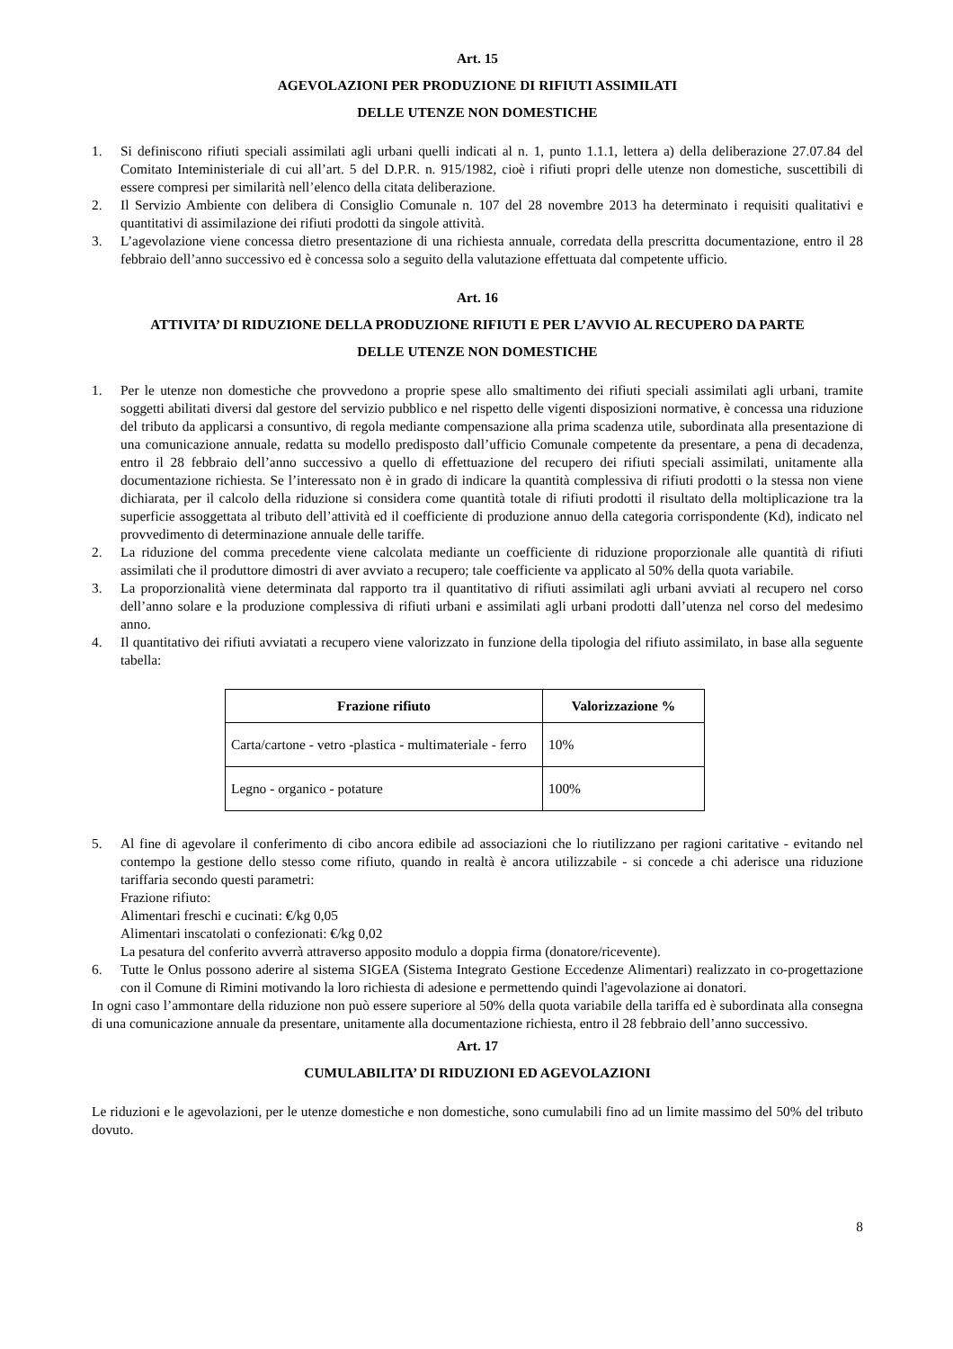Art. 15
AGEVOLAZIONI PER PRODUZIONE DI RIFIUTI ASSIMILATI
DELLE UTENZE NON DOMESTICHE
1. Si definiscono rifiuti speciali assimilati agli urbani quelli indicati al n. 1, punto 1.1.1, lettera a) della deliberazione 27.07.84 del Comitato Inteministeriale di cui all’art. 5 del D.P.R. n. 915/1982, cioè i rifiuti propri delle utenze non domestiche, suscettibili di essere compresi per similarità nell’elenco della citata deliberazione.
2. Il Servizio Ambiente con delibera di Consiglio Comunale n. 107 del 28 novembre 2013 ha determinato i requisiti qualitativi e quantitativi di assimilazione dei rifiuti prodotti da singole attività.
3. L’agevolazione viene concessa dietro presentazione di una richiesta annuale, corredata della prescritta documentazione, entro il 28 febbraio dell’anno successivo ed è concessa solo a seguito della valutazione effettuata dal competente ufficio.
Art. 16
ATTIVITA’ DI RIDUZIONE DELLA PRODUZIONE RIFIUTI E PER L’AVVIO AL RECUPERO DA PARTE
DELLE UTENZE NON DOMESTICHE
1. Per le utenze non domestiche che provvedono a proprie spese allo smaltimento dei rifiuti speciali assimilati agli urbani, tramite soggetti abilitati diversi dal gestore del servizio pubblico e nel rispetto delle vigenti disposizioni normative, è concessa una riduzione del tributo da applicarsi a consuntivo, di regola mediante compensazione alla prima scadenza utile, subordinata alla presentazione di una comunicazione annuale, redatta su modello predisposto dall’ufficio Comunale competente da presentare, a pena di decadenza, entro il 28 febbraio dell’anno successivo a quello di effettuazione del recupero dei rifiuti speciali assimilati, unitamente alla documentazione richiesta. Se l’interessato non è in grado di indicare la quantità complessiva di rifiuti prodotti o la stessa non viene dichiarata, per il calcolo della riduzione si considera come quantità totale di rifiuti prodotti il risultato della moltiplicazione tra la superficie assoggettata al tributo dell’attività ed il coefficiente di produzione annuo della categoria corrispondente (Kd), indicato nel provvedimento di determinazione annuale delle tariffe.
2. La riduzione del comma precedente viene calcolata mediante un coefficiente di riduzione proporzionale alle quantità di rifiuti assimilati che il produttore dimostri di aver avviato a recupero; tale coefficiente va applicato al 50% della quota variabile.
3. La proporzionalità viene determinata dal rapporto tra il quantitativo di rifiuti assimilati agli urbani avviati al recupero nel corso dell’anno solare e la produzione complessiva di rifiuti urbani e assimilati agli urbani prodotti dall’utenza nel corso del medesimo anno.
4. Il quantitativo dei rifiuti avviatati a recupero viene valorizzato in funzione della tipologia del rifiuto assimilato, in base alla seguente tabella:
| Frazione rifiuto | Valorizzazione % |
| --- | --- |
| Carta/cartone - vetro -plastica - multimateriale - ferro | 10% |
| Legno - organico - potature | 100% |
5. Al fine di agevolare il conferimento di cibo ancora edibile ad associazioni che lo riutilizzano per ragioni caritative - evitando nel contempo la gestione dello stesso come rifiuto, quando in realtà è ancora utilizzabile - si concede a chi aderisce una riduzione tariffaria secondo questi parametri:
Frazione rifiuto:
Alimentari freschi e cucinati: €/kg 0,05
Alimentari inscatolati o confezionati: €/kg 0,02
La pesatura del conferito avverrà attraverso apposito modulo a doppia firma (donatore/ricevente).
6. Tutte le Onlus possono aderire al sistema SIGEA (Sistema Integrato Gestione Eccedenze Alimentari) realizzato in co-progettazione con il Comune di Rimini motivando la loro richiesta di adesione e permettendo quindi l'agevolazione ai donatori.
In ogni caso l’ammontare della riduzione non può essere superiore al 50% della quota variabile della tariffa ed è subordinata alla consegna di una comunicazione annuale da presentare, unitamente alla documentazione richiesta, entro il 28 febbraio dell’anno successivo.
Art. 17
CUMULABILITA’ DI RIDUZIONI ED AGEVOLAZIONI
Le riduzioni e le agevolazioni, per le utenze domestiche e non domestiche, sono cumulabili fino ad un limite massimo del 50% del tributo dovuto.
8